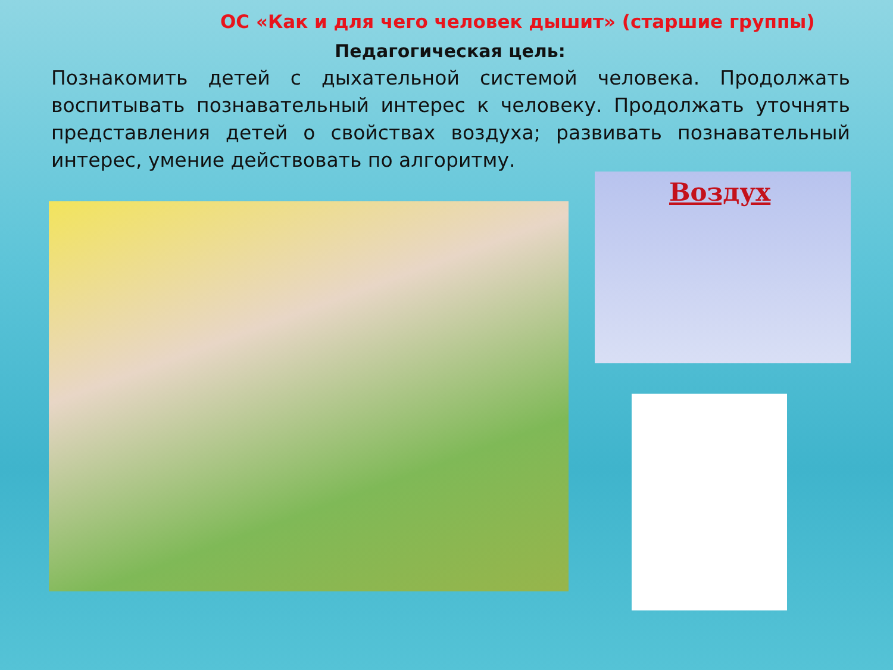ОС «Как и для чего человек дышит» (старшие группы)
Педагогическая цель:
Познакомить детей с дыхательной системой человека. Продолжать воспитывать познавательный интерес к человеку. Продолжать уточнять представления детей о свойствах воздуха; развивать познавательный интерес, умение действовать по алгоритму.
Воздух